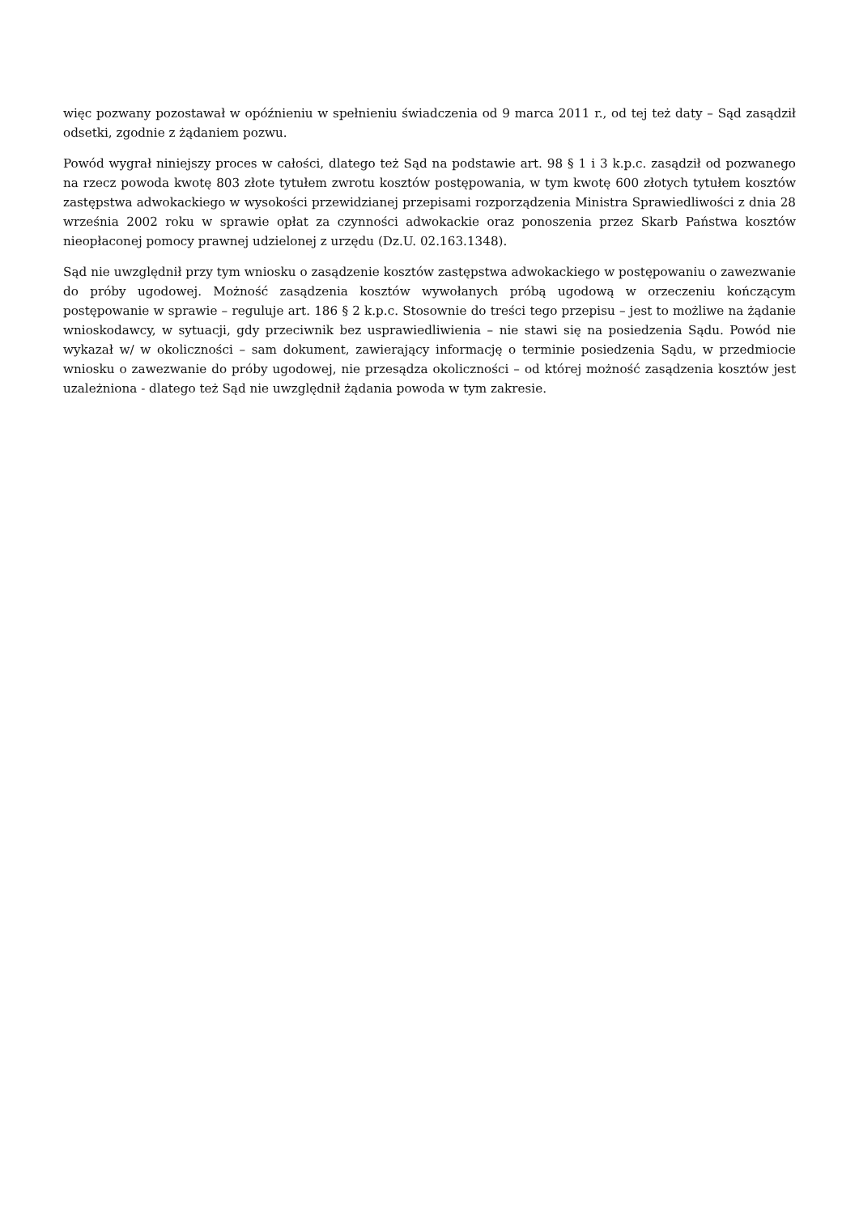więc pozwany pozostawał w opóźnieniu w spełnieniu świadczenia od 9 marca 2011 r., od tej też daty – Sąd zasądził odsetki, zgodnie z żądaniem pozwu.
Powód wygrał niniejszy proces w całości, dlatego też Sąd na podstawie art. 98 § 1 i 3 k.p.c. zasądził od pozwanego na rzecz powoda kwotę 803 złote tytułem zwrotu kosztów postępowania, w tym kwotę 600 złotych tytułem kosztów zastępstwa adwokackiego w wysokości przewidzianej przepisami rozporządzenia Ministra Sprawiedliwości z dnia 28 września 2002 roku w sprawie opłat za czynności adwokackie oraz ponoszenia przez Skarb Państwa kosztów nieopłaconej pomocy prawnej udzielonej z urzędu (Dz.U. 02.163.1348).
Sąd nie uwzględnił przy tym wniosku o zasądzenie kosztów zastępstwa adwokackiego w postępowaniu o zawezwanie do próby ugodowej. Możność zasądzenia kosztów wywołanych próbą ugodową w orzeczeniu kończącym postępowanie w sprawie – reguluje art. 186 § 2 k.p.c. Stosownie do treści tego przepisu – jest to możliwe na żądanie wnioskodawcy, w sytuacji, gdy przeciwnik bez usprawiedliwienia – nie stawi się na posiedzenia Sądu. Powód nie wykazał w/ w okoliczności – sam dokument, zawierający informację o terminie posiedzenia Sądu, w przedmiocie wniosku o zawezwanie do próby ugodowej, nie przesądza okoliczności – od której możność zasądzenia kosztów jest uzależniona - dlatego też Sąd nie uwzględnił żądania powoda w tym zakresie.